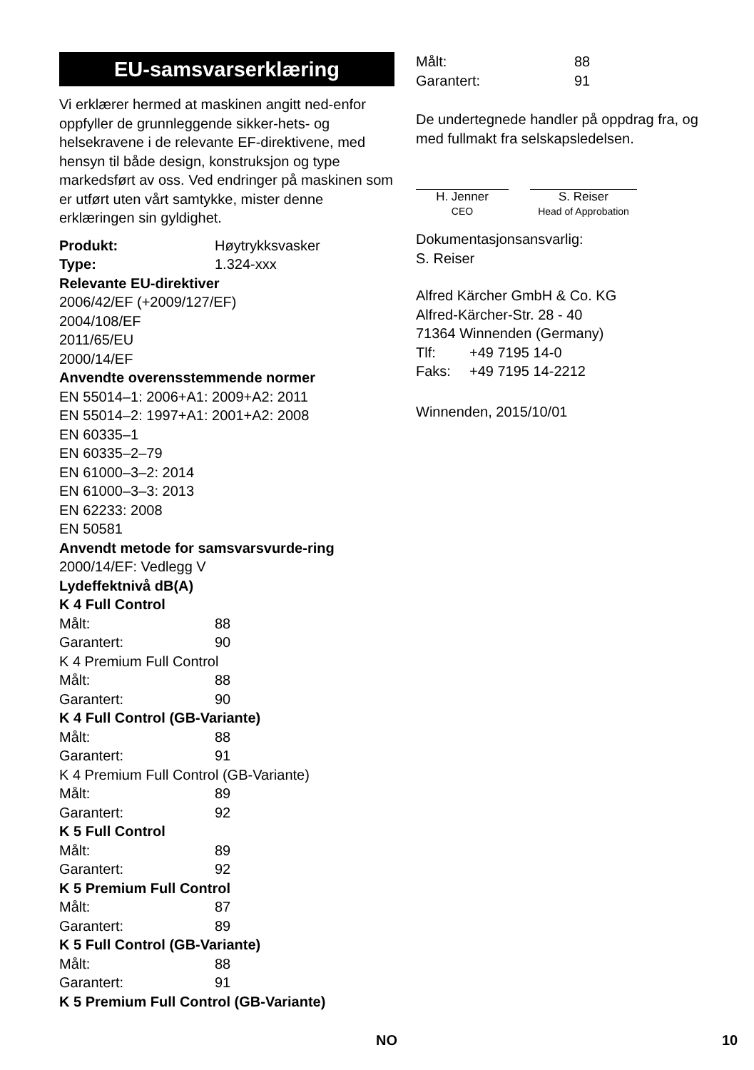EU-samsvarserklæring
Vi erklærer hermed at maskinen angitt ned-enfor oppfyller de grunnleggende sikker-hets- og helsekravene i de relevante EF-direktivene, med hensyn til både design, konstruksjon og type markedsført av oss. Ved endringer på maskinen som er utført uten vårt samtykke, mister denne erklæringen sin gyldighet.
Produkt: Høytrykksvasker
Type: 1.324-xxx
Relevante EU-direktiver
2006/42/EF (+2009/127/EF)
2004/108/EF
2011/65/EU
2000/14/EF
Anvendte overensstemmende normer
EN 55014–1: 2006+A1: 2009+A2: 2011
EN 55014–2: 1997+A1: 2001+A2: 2008
EN 60335–1
EN 60335–2–79
EN 61000–3–2: 2014
EN 61000–3–3: 2013
EN 62233: 2008
EN 50581
Anvendt metode for samsvarsvurde-ring
2000/14/EF: Vedlegg V
Lydeffektnivå dB(A)
K 4 Full Control
Målt: 88
Garantert: 90
K 4 Premium Full Control
Målt: 88
Garantert: 90
K 4 Full Control (GB-Variante)
Målt: 88
Garantert: 91
K 4 Premium Full Control (GB-Variante)
Målt: 89
Garantert: 92
K 5 Full Control
Målt: 89
Garantert: 92
K 5 Premium Full Control
Målt: 87
Garantert: 89
K 5 Full Control (GB-Variante)
Målt: 88
Garantert: 91
K 5 Premium Full Control (GB-Variante)
Målt: 88
Garantert: 91
De undertegnede handler på oppdrag fra, og med fullmakt fra selskapsledelsen.
H. Jenner
CEO
S. Reiser
Head of Approbation
Dokumentasjonsansvarlig:
S. Reiser
Alfred Kärcher GmbH & Co. KG
Alfred-Kärcher-Str. 28 - 40
71364 Winnenden (Germany)
Tlf: +49 7195 14-0
Faks: +49 7195 14-2212
Winnenden, 2015/10/01
NO 10